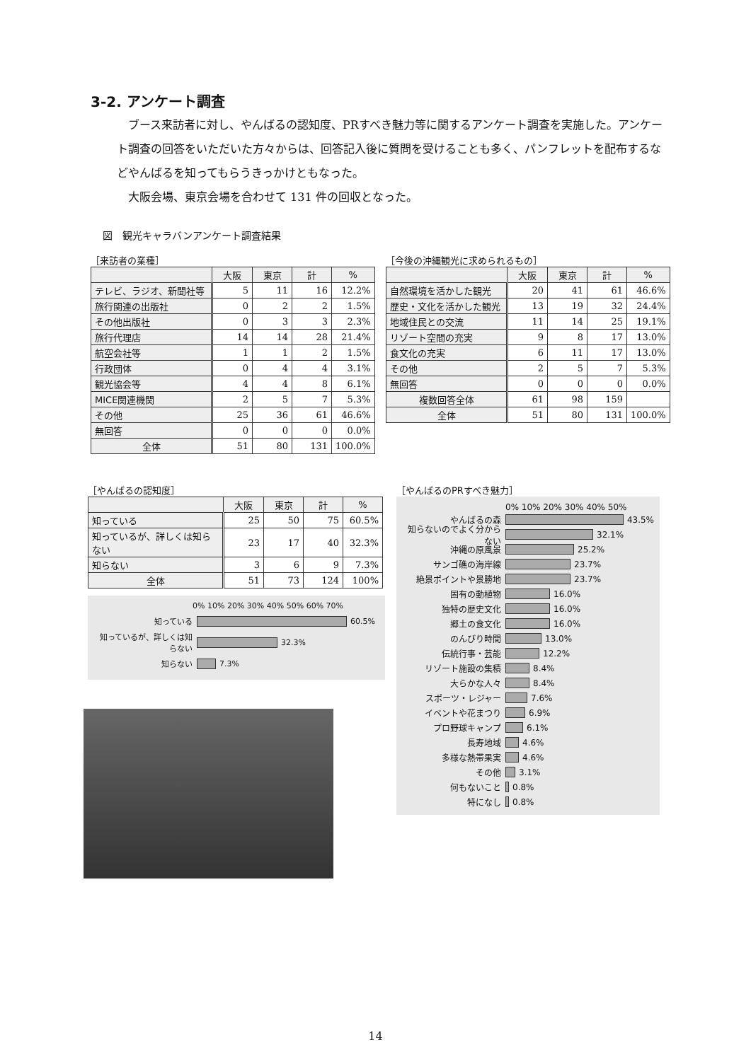3-2. アンケート調査
ブース来訪者に対し、やんばるの認知度、PRすべき魅力等に関するアンケート調査を実施した。アンケート調査の回答をいただいた方々からは、回答記入後に質問を受けることも多く、パンフレットを配布するなどやんばるを知ってもらうきっかけともなった。
大阪会場、東京会場を合わせて 131 件の回収となった。
図　観光キャラバンアンケート調査結果
［来訪者の業種］
| | 大阪 | 東京 | 計 | % |
| --- | --- | --- | --- | --- |
| テレビ、ラジオ、新聞社等 | 5 | 11 | 16 | 12.2% |
| 旅行関連の出版社 | 0 | 2 | 2 | 1.5% |
| その他出版社 | 0 | 3 | 3 | 2.3% |
| 旅行代理店 | 14 | 14 | 28 | 21.4% |
| 航空会社等 | 1 | 1 | 2 | 1.5% |
| 行政団体 | 0 | 4 | 4 | 3.1% |
| 観光協会等 | 4 | 4 | 8 | 6.1% |
| MICE関連機関 | 2 | 5 | 7 | 5.3% |
| その他 | 25 | 36 | 61 | 46.6% |
| 無回答 | 0 | 0 | 0 | 0.0% |
| 全体 | 51 | 80 | 131 | 100.0% |
［今後の沖縄観光に求められるもの］
| | 大阪 | 東京 | 計 | % |
| --- | --- | --- | --- | --- |
| 自然環境を活かした観光 | 20 | 41 | 61 | 46.6% |
| 歴史・文化を活かした観光 | 13 | 19 | 32 | 24.4% |
| 地域住民との交流 | 11 | 14 | 25 | 19.1% |
| リゾート空間の充実 | 9 | 8 | 17 | 13.0% |
| 食文化の充実 | 6 | 11 | 17 | 13.0% |
| その他 | 2 | 5 | 7 | 5.3% |
| 無回答 | 0 | 0 | 0 | 0.0% |
| 複数回答全体 | 61 | 98 | 159 | |
| 全体 | 51 | 80 | 131 | 100.0% |
［やんばるの認知度］
| | 大阪 | 東京 | 計 | % |
| --- | --- | --- | --- | --- |
| 知っている | 25 | 50 | 75 | 60.5% |
| 知っているが、詳しくは知らない | 23 | 17 | 40 | 32.3% |
| 知らない | 3 | 6 | 9 | 7.3% |
| 全体 | 51 | 73 | 124 | 100% |
0% 10% 20% 30% 40% 50% 60% 70%
知っている 60.5%
知っているが、詳しくは知らない 32.3%
知らない 7.3%
［やんばるのPRすべき魅力］
0% 10% 20% 30% 40% 50%
やんばるの森 43.5%
知らないのでよく分からない 32.1%
沖縄の原風景 25.2%
サンゴ礁の海岸線 23.7%
絶景ポイントや景勝地 23.7%
固有の動植物 16.0%
独特の歴史文化 16.0%
郷土の食文化 16.0%
のんびり時間 13.0%
伝統行事・芸能 12.2%
リゾート施設の集積 8.4%
大らかな人々 8.4%
スポーツ・レジャー 7.6%
イベントや花まつり 6.9%
プロ野球キャンプ 6.1%
長寿地域 4.6%
多様な熱帯果実 4.6%
その他 3.1%
何もないこと 0.8%
特になし 0.8%
14